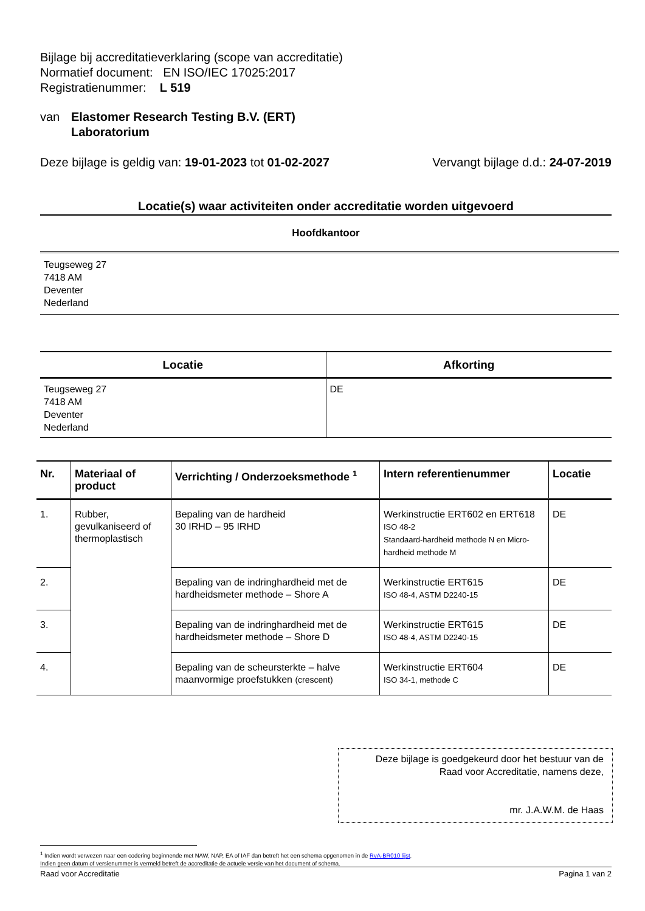Bijlage bij accreditatieverklaring (scope van accreditatie)
Normatief document: EN ISO/IEC 17025:2017
Registratienummer: L 519
van Elastomer Research Testing B.V. (ERT)
Laboratorium
Deze bijlage is geldig van: 19-01-2023 tot 01-02-2027 Vervangt bijlage d.d.: 24-07-2019
Locatie(s) waar activiteiten onder accreditatie worden uitgevoerd
Hoofdkantoor
Teugseweg 27
7418 AM
Deventer
Nederland
| Locatie | Afkorting |
| --- | --- |
| Teugseweg 27 7418 AM Deventer Nederland | DE |
| Nr. | Materiaal of product | Verrichting / Onderzoeksmethode <sup>1</sup> | Intern referentienummer | Locatie |
| --- | --- | --- | --- | --- |
| 1. | Rubber, gevulkaniseerd of thermoplastisch | Bepaling van de hardheid 30 IRHD – 95 IRHD | Werkinstructie ERT602 en ERT618 ISO 48-2 Standaard-hardheid methode N en Micro-hardheid methode M | DE |
| 2. | | Bepaling van de indringhardheid met de hardheidsmeter methode – Shore A | Werkinstructie ERT615 ISO 48-4, ASTM D2240-15 | DE |
| 3. | | Bepaling van de indringhardheid met de hardheidsmeter methode – Shore D | Werkinstructie ERT615 ISO 48-4, ASTM D2240-15 | DE |
| 4. | | Bepaling van de scheursterkte – halve maanvormige proefstukken (crescent) | Werkinstructie ERT604 ISO 34-1, methode C | DE |
Deze bijlage is goedgekeurd door het bestuur van de
Raad voor Accreditatie, namens deze,
mr. J.A.W.M. de Haas
<sup>1</sup> Indien wordt verwezen naar een codering beginnende met NAW, NAP, EA of IAF dan betreft het een schema opgenomen in de RvA-BR010 lijst.
Indien geen datum of versienummer is vermeld betreft de accreditatie de actuele versie van het document of schema.
Raad voor Accreditatie Pagina 1 van 2